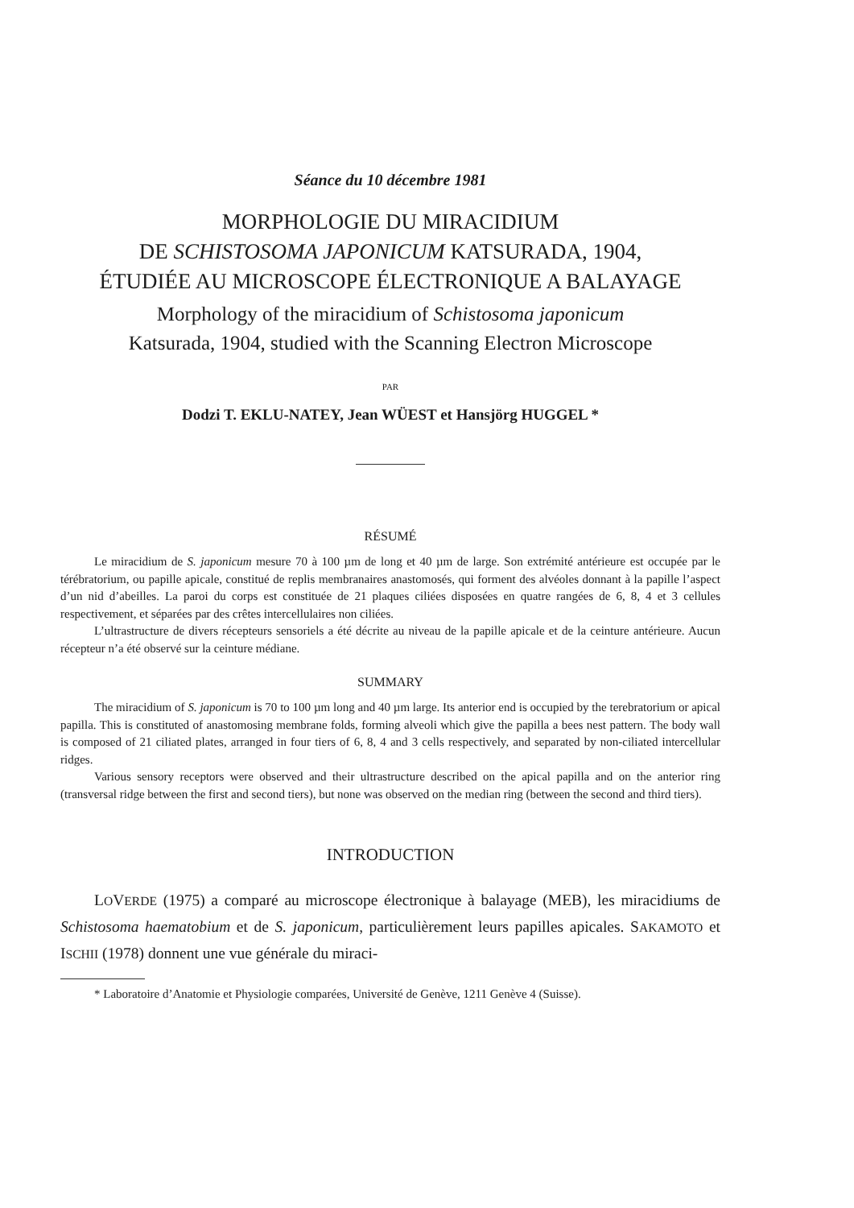Séance du 10 décembre 1981
MORPHOLOGIE DU MIRACIDIUM
DE SCHISTOSOMA JAPONICUM KATSURADA, 1904,
ÉTUDIÉE AU MICROSCOPE ÉLECTRONIQUE A BALAYAGE
Morphology of the miracidium of Schistosoma japonicum
Katsurada, 1904, studied with the Scanning Electron Microscope
PAR
Dodzi T. EKLU-NATEY, Jean WÜEST et Hansjörg HUGGEL *
RÉSUMÉ
Le miracidium de S. japonicum mesure 70 à 100 µm de long et 40 µm de large. Son extrémité antérieure est occupée par le térébratorium, ou papille apicale, constitué de replis membranaires anastomosés, qui forment des alvéoles donnant à la papille l’aspect d’un nid d’abeilles. La paroi du corps est constituée de 21 plaques ciliées disposées en quatre rangées de 6, 8, 4 et 3 cellules respectivement, et séparées par des crêtes intercellulaires non ciliées.
L’ultrastructure de divers récepteurs sensoriels a été décrite au niveau de la papille apicale et de la ceinture antérieure. Aucun récepteur n’a été observé sur la ceinture médiane.
SUMMARY
The miracidium of S. japonicum is 70 to 100 µm long and 40 µm large. Its anterior end is occupied by the terebratorium or apical papilla. This is constituted of anastomosing membrane folds, forming alveoli which give the papilla a bees nest pattern. The body wall is composed of 21 ciliated plates, arranged in four tiers of 6, 8, 4 and 3 cells respectively, and separated by non-ciliated intercellular ridges.
Various sensory receptors were observed and their ultrastructure described on the apical papilla and on the anterior ring (transversal ridge between the first and second tiers), but none was observed on the median ring (between the second and third tiers).
INTRODUCTION
LOVERDE (1975) a comparé au microscope électronique à balayage (MEB), les miracidiums de Schistosoma haematobium et de S. japonicum, particulièrement leurs papilles apicales. SAKAMOTO et ISCHII (1978) donnent une vue générale du miraci-
* Laboratoire d’Anatomie et Physiologie comparées, Université de Genève, 1211 Genève 4 (Suisse).